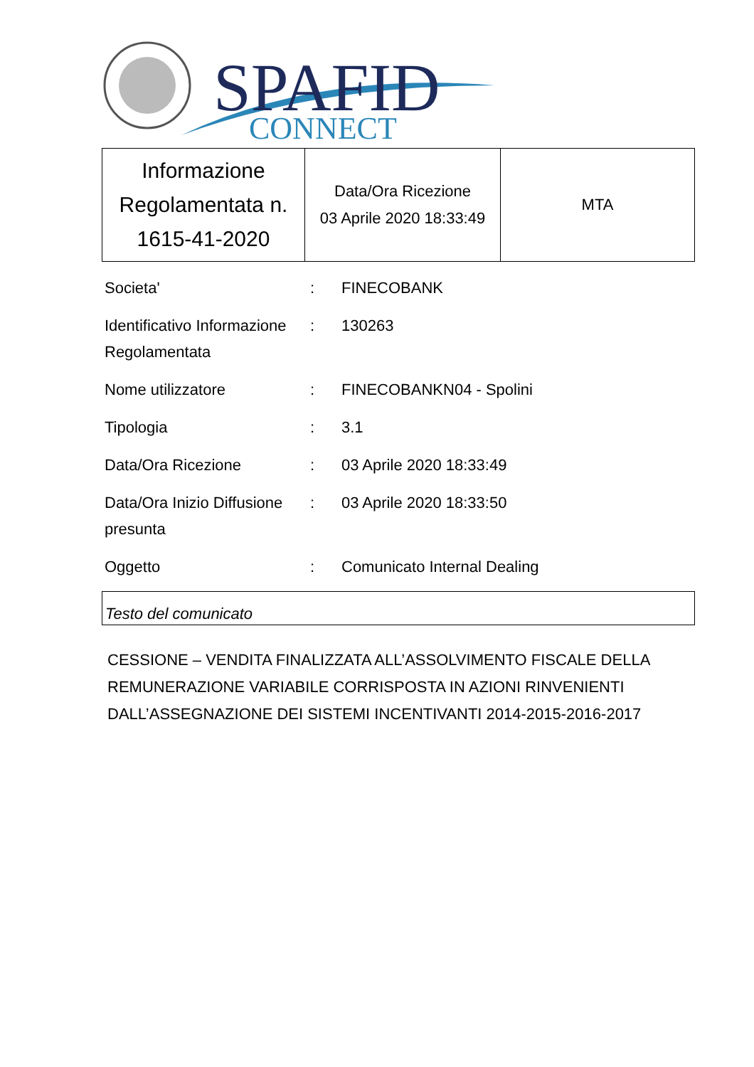SPAFID
CONNECT
| Informazione Regolamentata n. 1615-41-2020 | Data/Ora Ricezione 03 Aprile 2020 18:33:49 | MTA |
| Societa' | : | FINECOBANK |
| Identificativo Informazione Regolamentata | : | 130263 |
| Nome utilizzatore | : | FINECOBANKN04 - Spolini |
| Tipologia | : | 3.1 |
| Data/Ora Ricezione | : | 03 Aprile 2020 18:33:49 |
| Data/Ora Inizio Diffusione presunta | : | 03 Aprile 2020 18:33:50 |
| Oggetto | : | Comunicato Internal Dealing |
Testo del comunicato
CESSIONE – VENDITA FINALIZZATA ALL’ASSOLVIMENTO FISCALE DELLA REMUNERAZIONE VARIABILE CORRISPOSTA IN AZIONI RINVENIENTI DALL’ASSEGNAZIONE DEI SISTEMI INCENTIVANTI 2014-2015-2016-2017